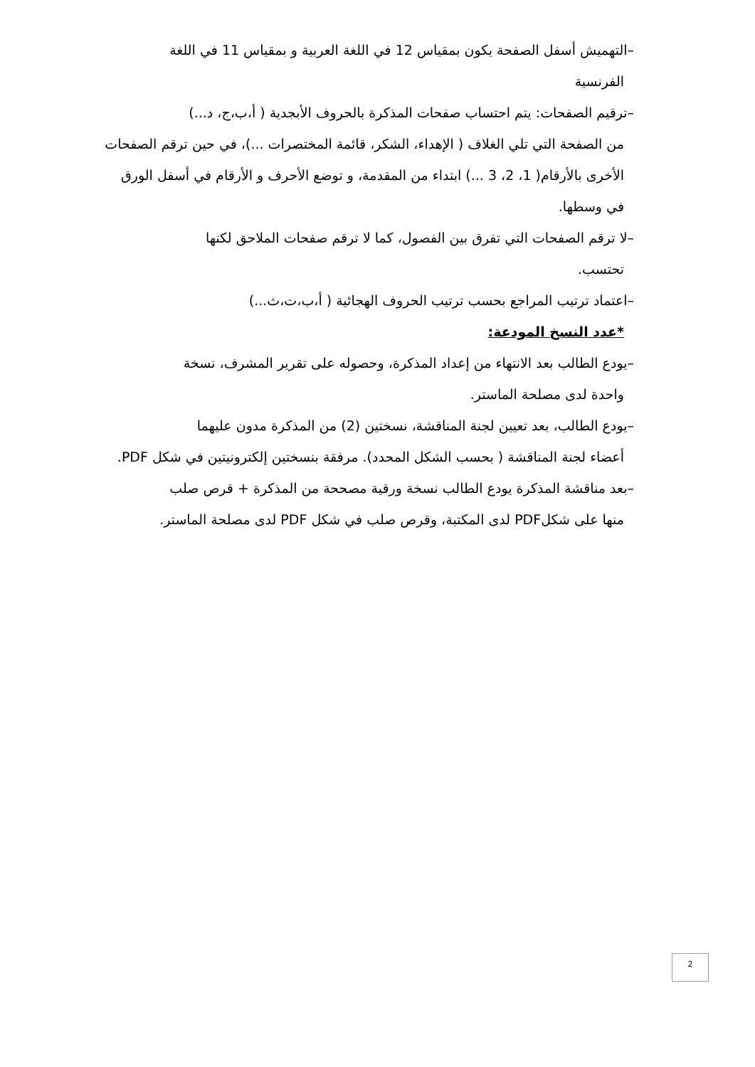–التهميش أسفل الصفحة يكون بمقياس 12 في اللغة العربية و بمقياس 11 في اللغة
الفرنسية
–ترقيم الصفحات: يتم احتساب صفحات المذكرة بالحروف الأبجدية ( أ،ب،ج، د...)
من الصفحة التي تلي الغلاف ( الإهداء، الشكر، قائمة المختصرات ...)، في حين ترقم الصفحات الأخرى بالأرقام( 1، 2، 3 ...) ابتداء من المقدمة، و توضع الأحرف و الأرقام في أسفل الورق في وسطها.
–لا ترقم الصفحات التي تفرق بين الفصول، كما لا ترقم صفحات الملاحق لكنها
تحتسب.
–اعتماد ترتيب المراجع بحسب ترتيب الحروف الهجائية ( أ،ب،ت،ث...)
*عدد النسخ المودعة:
–يودع الطالب بعد الانتهاء من إعداد المذكرة، وحصوله على تقرير المشرف، نسخة
واحدة لدى مصلحة الماستر.
–يودع الطالب، بعد تعيين لجنة المناقشة، نسختين (2) من المذكرة مدون عليهما
أعضاء لجنة المناقشة ( بحسب الشكل المحدد). مرفقة بنسختين إلكترونيتين في شكل PDF.
–بعد مناقشة المذكرة يودع الطالب نسخة ورقية مصححة من المذكرة + قرص صلب
منها على شكلPDF لدى المكتبة، وقرص صلب في شكل PDF لدى مصلحة الماستر.
2